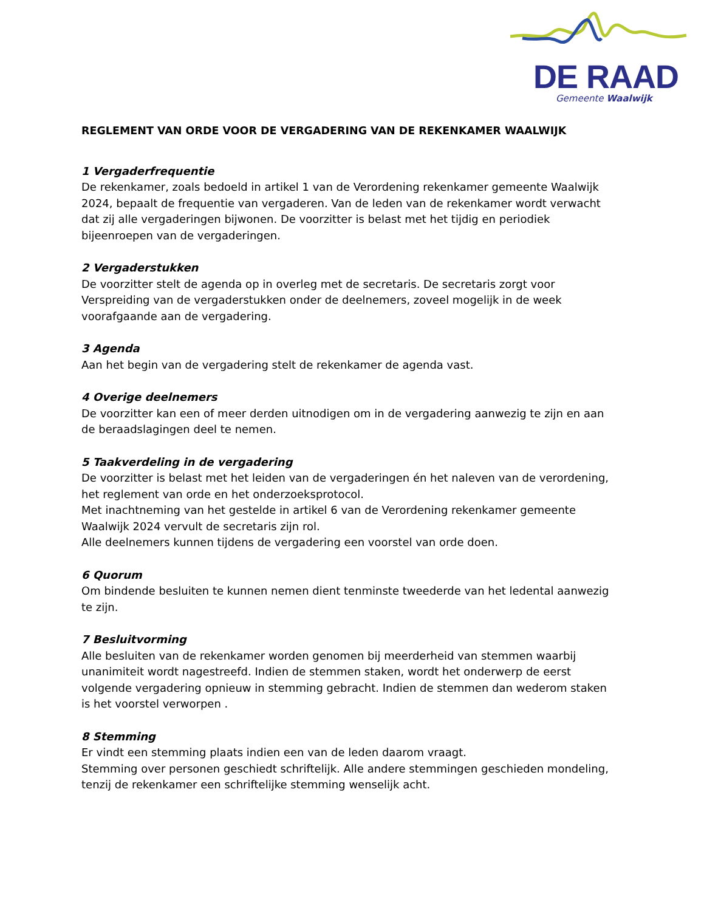DE RAAD
Gemeente Waalwijk
REGLEMENT VAN ORDE VOOR DE VERGADERING VAN DE REKENKAMER WAALWIJK
1 Vergaderfrequentie
De rekenkamer, zoals bedoeld in artikel 1 van de Verordening rekenkamer gemeente Waalwijk 2024, bepaalt de frequentie van vergaderen. Van de leden van de rekenkamer wordt verwacht dat zij alle vergaderingen bijwonen. De voorzitter is belast met het tijdig en periodiek bijeenroepen van de vergaderingen.
2 Vergaderstukken
De voorzitter stelt de agenda op in overleg met de secretaris. De secretaris zorgt voor Verspreiding van de vergaderstukken onder de deelnemers, zoveel mogelijk in de week voorafgaande aan de vergadering.
3 Agenda
Aan het begin van de vergadering stelt de rekenkamer de agenda vast.
4 Overige deelnemers
De voorzitter kan een of meer derden uitnodigen om in de vergadering aanwezig te zijn en aan de beraadslagingen deel te nemen.
5 Taakverdeling in de vergadering
De voorzitter is belast met het leiden van de vergaderingen én het naleven van de verordening, het reglement van orde en het onderzoeksprotocol.
Met inachtneming van het gestelde in artikel 6 van de Verordening rekenkamer gemeente Waalwijk 2024 vervult de secretaris zijn rol.
Alle deelnemers kunnen tijdens de vergadering een voorstel van orde doen.
6 Quorum
Om bindende besluiten te kunnen nemen dient tenminste tweederde van het ledental aanwezig te zijn.
7 Besluitvorming
Alle besluiten van de rekenkamer worden genomen bij meerderheid van stemmen waarbij unanimiteit wordt nagestreefd. Indien de stemmen staken, wordt het onderwerp de eerst volgende vergadering opnieuw in stemming gebracht. Indien de stemmen dan wederom staken is het voorstel verworpen .
8 Stemming
Er vindt een stemming plaats indien een van de leden daarom vraagt.
Stemming over personen geschiedt schriftelijk. Alle andere stemmingen geschieden mondeling, tenzij de rekenkamer een schriftelijke stemming wenselijk acht.